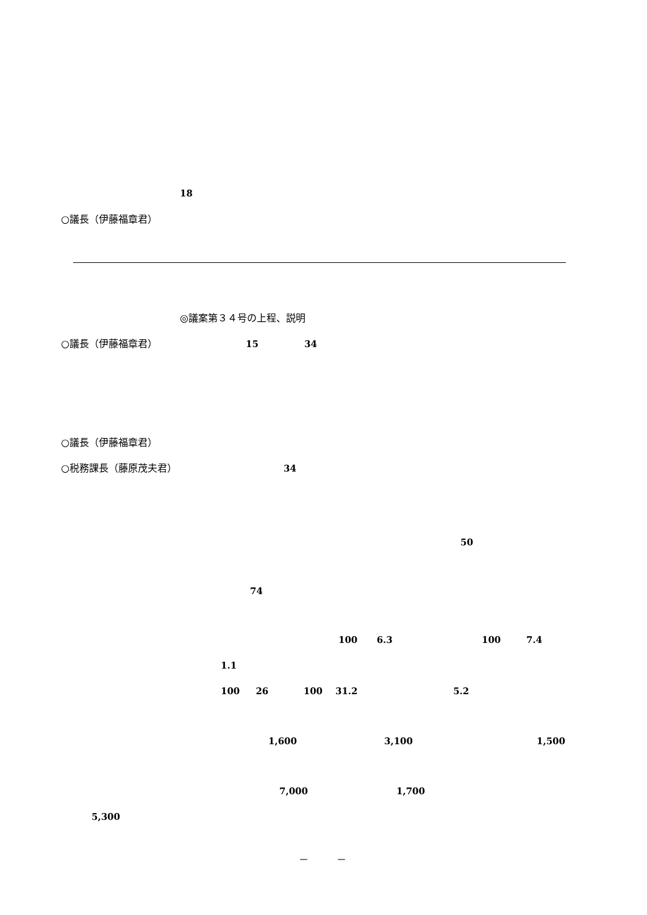18
○議長（伊藤福章君）
◎議案第３４号の上程、説明
○議長（伊藤福章君） 15 34
○議長（伊藤福章君）
○税務課長（藤原茂夫君） 34
50
74
100 6.3 100 7.4
1.1
100 26 100 31.2 5.2
1,600 3,100 1,500
7,000 1,700
5,300
－ －